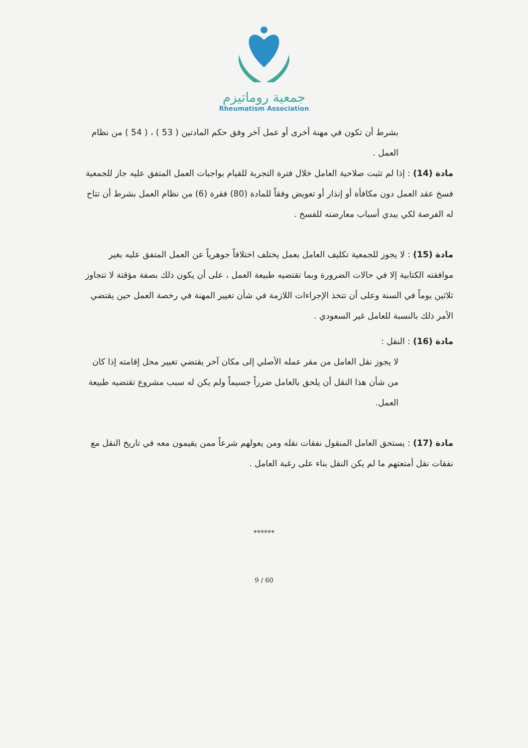جمعية روماتيزم
Rheumatism Association
بشرط أن تكون في مهنة أخرى أو عمل آخر وفق حكم المادتين ( 53 ) ، ( 54 ) من نظام العمل .
مادة (14) : إذا لم تثبت صلاحية العامل خلال فترة التجربة للقيام بواجبات العمل المتفق عليه جاز للجمعية فسخ عقد العمل دون مكافأة أو إنذار أو تعويض وفقاً للمادة (80) فقرة (6) من نظام العمل بشرط أن تتاح له الفرصة لكي يبدي أسباب معارضته للفسخ .
مادة (15) : لا يجوز للجمعية تكليف العامل بعمل يختلف اختلافاً جوهرياً عن العمل المتفق عليه بغير موافقته الكتابية إلا في حالات الضرورة وبما تقتضيه طبيعة العمل ، على أن يكون ذلك بصفة مؤقتة لا تتجاوز ثلاثين يوماً في السنة وعلى أن تتخذ الإجراءات اللازمة في شأن تغيير المهنة في رخصة العمل حين يقتضي الأمر ذلك بالنسبة للعامل غير السعودي .
مادة (16) : النقل :
لا يجوز نقل العامل من مقر عمله الأصلي إلى مكان آخر يقتضي تغيير محل إقامته إذا كان من شأن هذا النقل أن يلحق بالعامل ضرراً جسيماً ولم يكن له سبب مشروع تقتضيه طبيعة العمل.
مادة (17) : يستحق العامل المنقول نفقات نقله ومن يعولهم شرعاً ممن يقيمون معه في تاريخ النقل مع نفقات نقل أمتعتهم ما لم يكن النقل بناء على رغبة العامل .
******
60 / 9